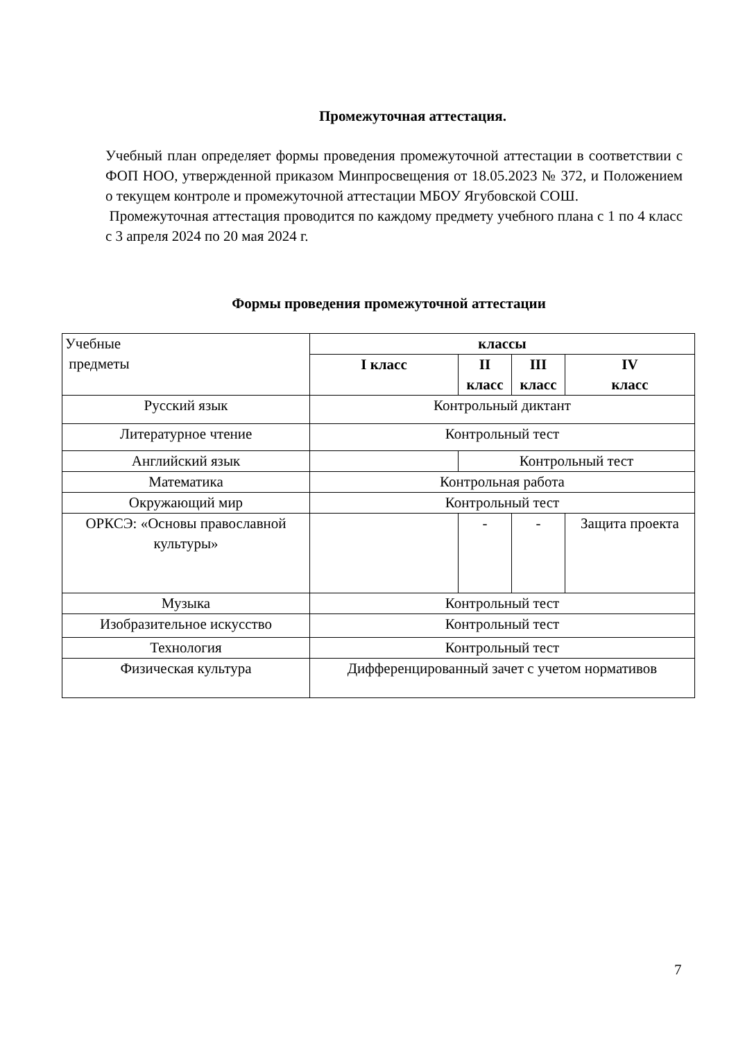Промежуточная аттестация.
Учебный план определяет формы проведения промежуточной аттестации в соответствии с ФОП НОО, утвержденной приказом Минпросвещения от 18.05.2023 № 372, и Положением о текущем контроле и промежуточной аттестации МБОУ Ягубовской СОШ.
Промежуточная аттестация проводится по каждому предмету учебного плана с 1 по 4 класс с 3 апреля 2024 по 20 мая 2024 г.
Формы проведения промежуточной аттестации
| Учебные предметы | классы | | | |
| | I класс | II класс | III класс | IV класс |
| Русский язык | Контрольный диктант | | | |
| Литературное чтение | Контрольный тест | | | |
| Английский язык | | Контрольный тест | | |
| Математика | Контрольная работа | | | |
| Окружающий мир | Контрольный тест | | | |
| ОРКСЭ: «Основы православной культуры» | | - | - | Защита проекта |
| Музыка | Контрольный тест | | | |
| Изобразительное искусство | Контрольный тест | | | |
| Технология | Контрольный тест | | | |
| Физическая культура | Дифференцированный зачет с учетом нормативов | | | |
7